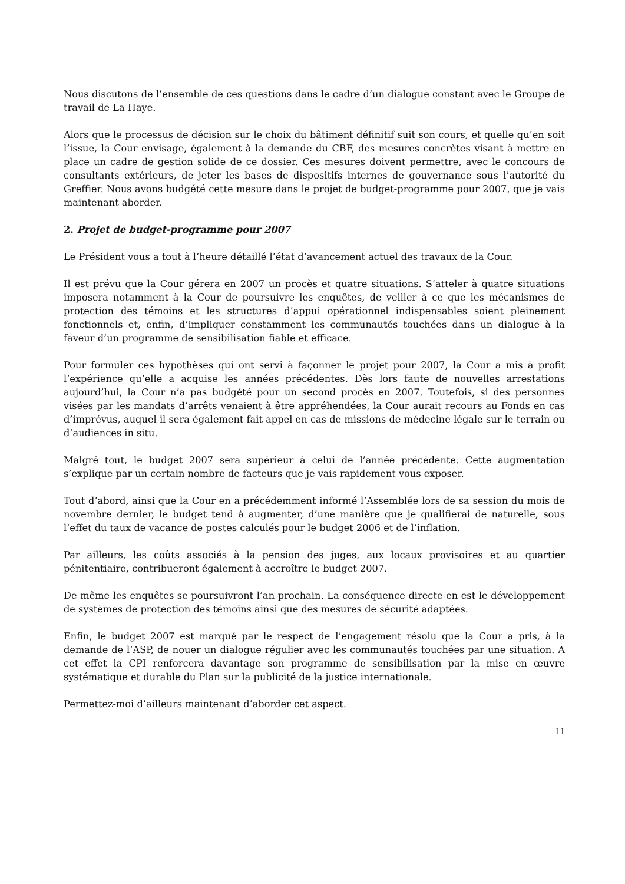Nous discutons de l’ensemble de ces questions dans le cadre d’un dialogue constant avec le Groupe de travail de La Haye.
Alors que le processus de décision sur le choix du bâtiment définitif suit son cours, et quelle qu’en soit l’issue, la Cour envisage, également à la demande du CBF, des mesures concrètes visant à mettre en place un cadre de gestion solide de ce dossier. Ces mesures doivent permettre, avec le concours de consultants extérieurs, de jeter les bases de dispositifs internes de gouvernance sous l’autorité du Greffier. Nous avons budgété cette mesure dans le projet de budget-programme pour 2007, que je vais maintenant aborder.
2. Projet de budget-programme pour 2007
Le Président vous a tout à l’heure détaillé l’état d’avancement actuel des travaux de la Cour.
Il est prévu que la Cour gérera en 2007 un procès et quatre situations. S’atteler à quatre situations imposera notamment à la Cour de poursuivre les enquêtes, de veiller à ce que les mécanismes de protection des témoins et les structures d’appui opérationnel indispensables soient pleinement fonctionnels et, enfin, d’impliquer constamment les communautés touchées dans un dialogue à la faveur d’un programme de sensibilisation fiable et efficace.
Pour formuler ces hypothèses qui ont servi à façonner le projet pour 2007, la Cour a mis à profit l’expérience qu’elle a acquise les années précédentes. Dès lors faute de nouvelles arrestations aujourd’hui, la Cour n’a pas budgété pour un second procès en 2007. Toutefois, si des personnes visées par les mandats d’arrêts venaient à être appréhendées, la Cour aurait recours au Fonds en cas d’imprévus, auquel il sera également fait appel en cas de missions de médecine légale sur le terrain ou d’audiences in situ.
Malgré tout, le budget 2007 sera supérieur à celui de l’année précédente. Cette augmentation s’explique par un certain nombre de facteurs que je vais rapidement vous exposer.
Tout d’abord, ainsi que la Cour en a précédemment informé l’Assemblée lors de sa session du mois de novembre dernier, le budget tend à augmenter, d’une manière que je qualifierai de naturelle, sous l’effet du taux de vacance de postes calculés pour le budget 2006 et de l’inflation.
Par ailleurs, les coûts associés à la pension des juges, aux locaux provisoires et au quartier pénitentiaire, contribueront également à accroître le budget 2007.
De même les enquêtes se poursuivront l’an prochain. La conséquence directe en est le développement de systèmes de protection des témoins ainsi que des mesures de sécurité adaptées.
Enfin, le budget 2007 est marqué par le respect de l’engagement résolu que la Cour a pris, à la demande de l’ASP, de nouer un dialogue régulier avec les communautés touchées par une situation. A cet effet la CPI renforcera davantage son programme de sensibilisation par la mise en œuvre systématique et durable du Plan sur la publicité de la justice internationale.
Permettez-moi d’ailleurs maintenant d’aborder cet aspect.
11